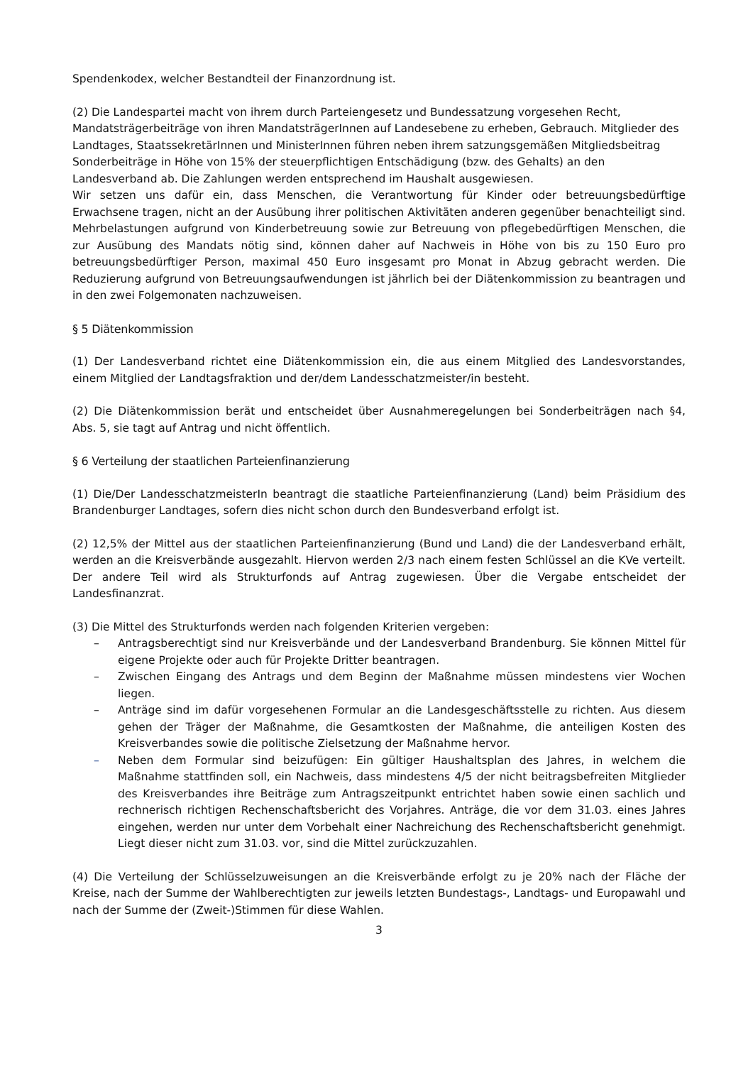Spendenkodex, welcher Bestandteil der Finanzordnung ist.
(2) Die Landespartei macht von ihrem durch Parteiengesetz und Bundessatzung vorgesehen Recht, Mandatsträgerbeiträge von ihren MandatsträgerInnen auf Landesebene zu erheben, Gebrauch. Mitglieder des Landtages, StaatssekretärInnen und MinisterInnen führen neben ihrem satzungsgemäßen Mitgliedsbeitrag Sonderbeiträge in Höhe von 15% der steuerpflichtigen Entschädigung (bzw. des Gehalts) an den Landesverband ab. Die Zahlungen werden entsprechend im Haushalt ausgewiesen.
Wir setzen uns dafür ein, dass Menschen, die Verantwortung für Kinder oder betreuungsbedürftige Erwachsene tragen, nicht an der Ausübung ihrer politischen Aktivitäten anderen gegenüber benachteiligt sind. Mehrbelastungen aufgrund von Kinderbetreuung sowie zur Betreuung von pflegebedürftigen Menschen, die zur Ausübung des Mandats nötig sind, können daher auf Nachweis in Höhe von bis zu 150 Euro pro betreuungsbedürftiger Person, maximal 450 Euro insgesamt pro Monat in Abzug gebracht werden. Die Reduzierung aufgrund von Betreuungsaufwendungen ist jährlich bei der Diätenkommission zu beantragen und in den zwei Folgemonaten nachzuweisen.
§ 5 Diätenkommission
(1) Der Landesverband richtet eine Diätenkommission ein, die aus einem Mitglied des Landesvorstandes, einem Mitglied der Landtagsfraktion und der/dem Landesschatzmeister/in besteht.
(2) Die Diätenkommission berät und entscheidet über Ausnahmeregelungen bei Sonderbeiträgen nach §4, Abs. 5, sie tagt auf Antrag und nicht öffentlich.
§ 6 Verteilung der staatlichen Parteienfinanzierung
(1) Die/Der LandesschatzmeisterIn beantragt die staatliche Parteienfinanzierung (Land) beim Präsidium des Brandenburger Landtages, sofern dies nicht schon durch den Bundesverband erfolgt ist.
(2) 12,5% der Mittel aus der staatlichen Parteienfinanzierung (Bund und Land) die der Landesverband erhält, werden an die Kreisverbände ausgezahlt. Hiervon werden 2/3 nach einem festen Schlüssel an die KVe verteilt. Der andere Teil wird als Strukturfonds auf Antrag zugewiesen. Über die Vergabe entscheidet der Landesfinanzrat.
(3) Die Mittel des Strukturfonds werden nach folgenden Kriterien vergeben:
– Antragsberechtigt sind nur Kreisverbände und der Landesverband Brandenburg. Sie können Mittel für eigene Projekte oder auch für Projekte Dritter beantragen.
– Zwischen Eingang des Antrags und dem Beginn der Maßnahme müssen mindestens vier Wochen liegen.
– Anträge sind im dafür vorgesehenen Formular an die Landesgeschäftsstelle zu richten. Aus diesem gehen der Träger der Maßnahme, die Gesamtkosten der Maßnahme, die anteiligen Kosten des Kreisverbandes sowie die politische Zielsetzung der Maßnahme hervor.
– Neben dem Formular sind beizufügen: Ein gültiger Haushaltsplan des Jahres, in welchem die Maßnahme stattfinden soll, ein Nachweis, dass mindestens 4/5 der nicht beitragsbefreiten Mitglieder des Kreisverbandes ihre Beiträge zum Antragszeitpunkt entrichtet haben sowie einen sachlich und rechnerisch richtigen Rechenschaftsbericht des Vorjahres. Anträge, die vor dem 31.03. eines Jahres eingehen, werden nur unter dem Vorbehalt einer Nachreichung des Rechenschaftsbericht genehmigt. Liegt dieser nicht zum 31.03. vor, sind die Mittel zurückzuzahlen.
(4) Die Verteilung der Schlüsselzuweisungen an die Kreisverbände erfolgt zu je 20% nach der Fläche der Kreise, nach der Summe der Wahlberechtigten zur jeweils letzten Bundestags-, Landtags- und Europawahl und nach der Summe der (Zweit-)Stimmen für diese Wahlen.
3